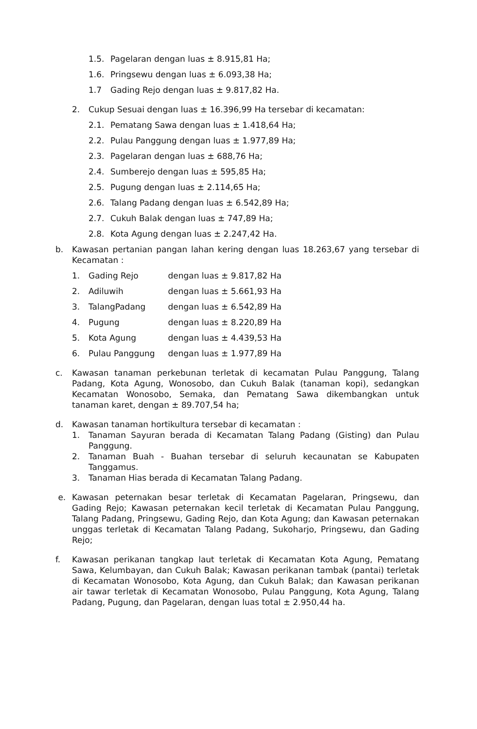1.5. Pagelaran dengan luas ± 8.915,81 Ha;
1.6. Pringsewu dengan luas ± 6.093,38 Ha;
1.7 Gading Rejo dengan luas ± 9.817,82 Ha.
2. Cukup Sesuai dengan luas ± 16.396,99 Ha tersebar di kecamatan:
2.1. Pematang Sawa dengan luas ± 1.418,64 Ha;
2.2. Pulau Panggung dengan luas ± 1.977,89 Ha;
2.3. Pagelaran dengan luas ± 688,76 Ha;
2.4. Sumberejo dengan luas ± 595,85 Ha;
2.5. Pugung dengan luas ± 2.114,65 Ha;
2.6. Talang Padang dengan luas ± 6.542,89 Ha;
2.7. Cukuh Balak dengan luas ± 747,89 Ha;
2.8. Kota Agung dengan luas ± 2.247,42 Ha.
b. Kawasan pertanian pangan lahan kering dengan luas 18.263,67 yang tersebar di Kecamatan :
1. Gading Rejo dengan luas ± 9.817,82 Ha
2. Adiluwih dengan luas ± 5.661,93 Ha
3. TalangPadang dengan luas ± 6.542,89 Ha
4. Pugung dengan luas ± 8.220,89 Ha
5. Kota Agung dengan luas ± 4.439,53 Ha
6. Pulau Panggung dengan luas ± 1.977,89 Ha
c. Kawasan tanaman perkebunan terletak di kecamatan Pulau Panggung, Talang Padang, Kota Agung, Wonosobo, dan Cukuh Balak (tanaman kopi), sedangkan Kecamatan Wonosobo, Semaka, dan Pematang Sawa dikembangkan untuk tanaman karet, dengan ± 89.707,54 ha;
d. Kawasan tanaman hortikultura tersebar di kecamatan :
1. Tanaman Sayuran berada di Kecamatan Talang Padang (Gisting) dan Pulau Panggung.
2. Tanaman Buah - Buahan tersebar di seluruh kecaunatan se Kabupaten Tanggamus.
3. Tanaman Hias berada di Kecamatan Talang Padang.
e. Kawasan peternakan besar terletak di Kecamatan Pagelaran, Pringsewu, dan Gading Rejo; Kawasan peternakan kecil terletak di Kecamatan Pulau Panggung, Talang Padang, Pringsewu, Gading Rejo, dan Kota Agung; dan Kawasan peternakan unggas terletak di Kecamatan Talang Padang, Sukoharjo, Pringsewu, dan Gading Rejo;
f. Kawasan perikanan tangkap laut terletak di Kecamatan Kota Agung, Pematang Sawa, Kelumbayan, dan Cukuh Balak; Kawasan perikanan tambak (pantai) terletak di Kecamatan Wonosobo, Kota Agung, dan Cukuh Balak; dan Kawasan perikanan air tawar terletak di Kecamatan Wonosobo, Pulau Panggung, Kota Agung, Talang Padang, Pugung, dan Pagelaran, dengan luas total ± 2.950,44 ha.